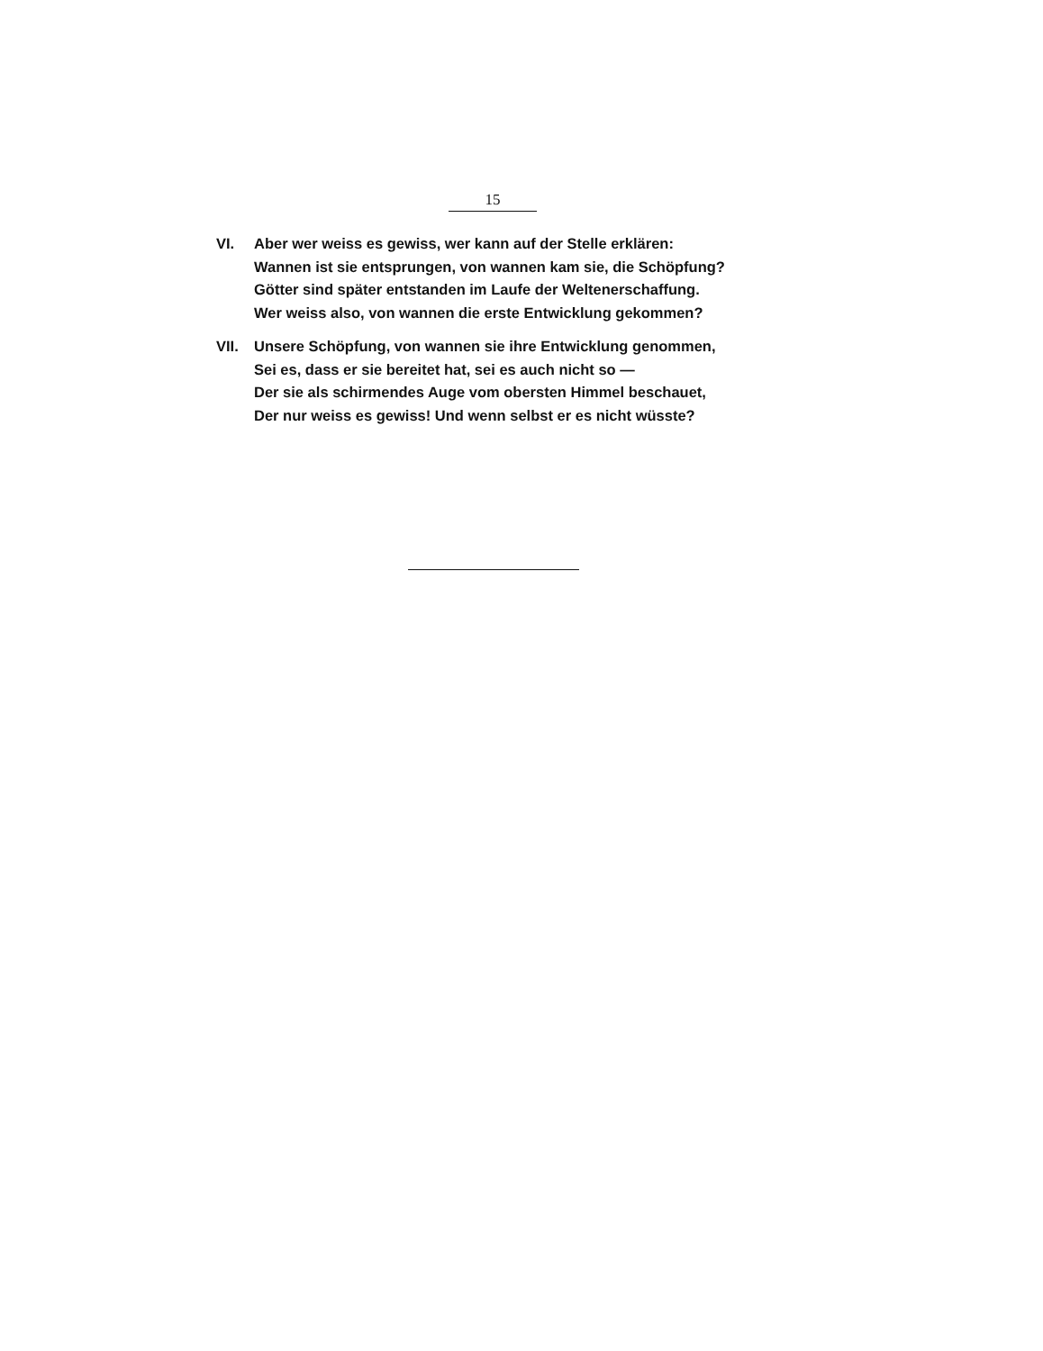15
VI. Aber wer weiss es gewiss, wer kann auf der Stelle erklären:
Wannen ist sie entsprungen, von wannen kam sie, die Schöpfung?
Götter sind später entstanden im Laufe der Weltenerschaffung.
Wer weiss also, von wannen die erste Entwicklung gekommen?
VII. Unsere Schöpfung, von wannen sie ihre Entwicklung genommen,
Sei es, dass er sie bereitet hat, sei es auch nicht so —
Der sie als schirmendes Auge vom obersten Himmel beschauet,
Der nur weiss es gewiss! Und wenn selbst er es nicht wüsste?